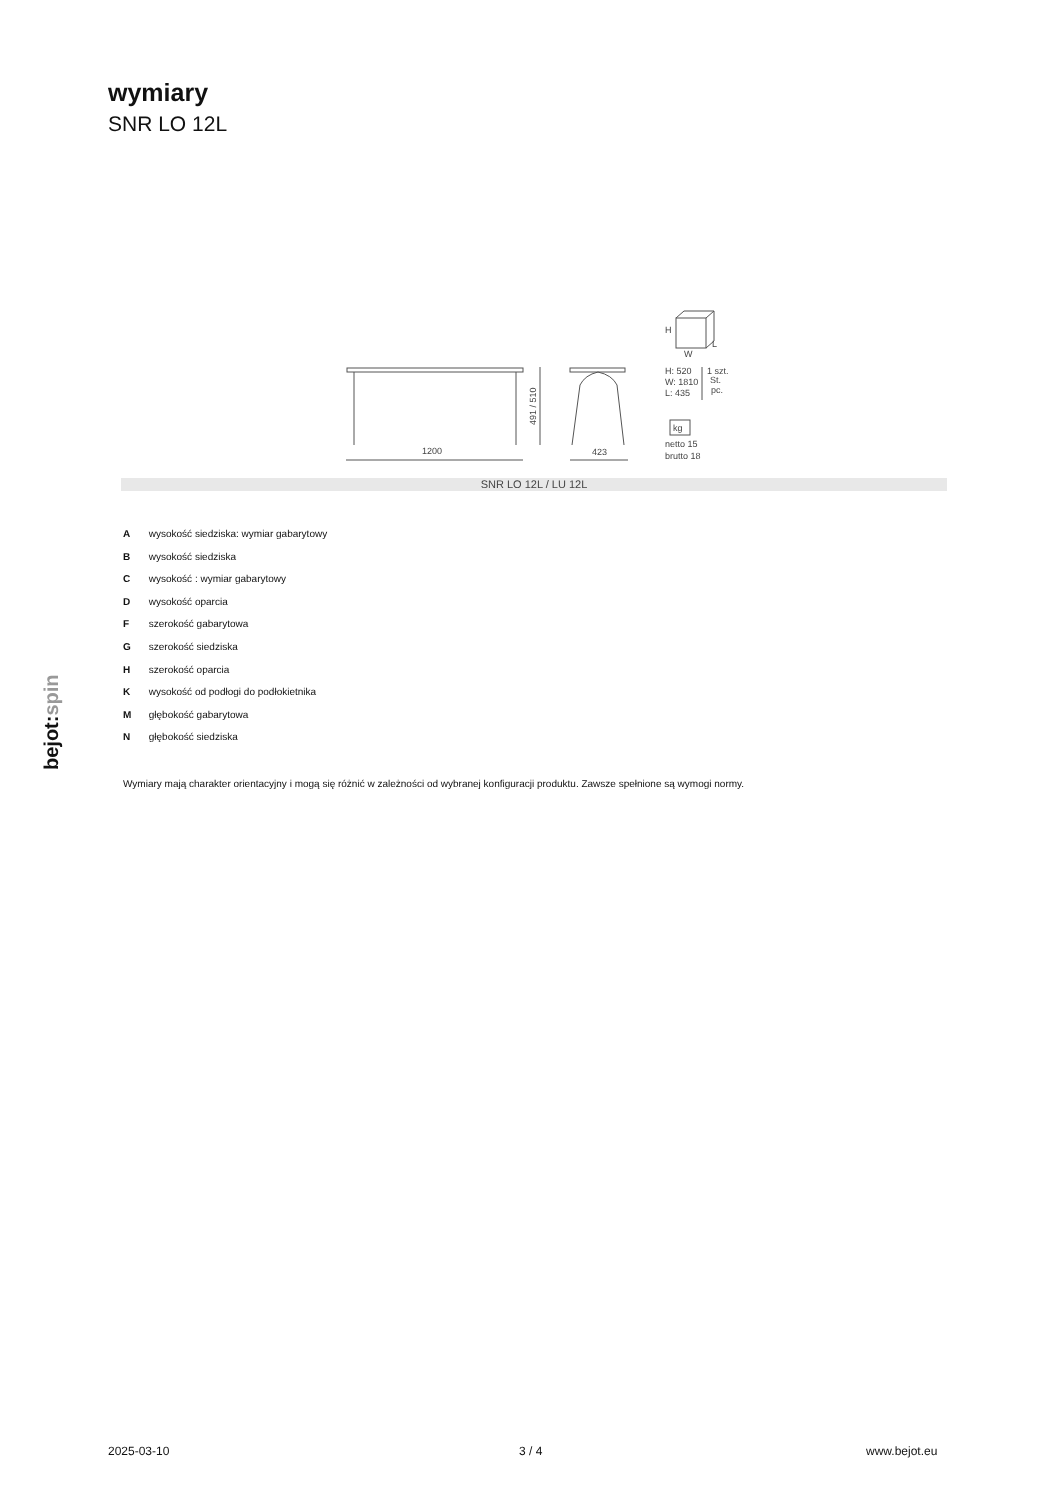wymiary
SNR LO 12L
bejot:spin
1200
423
491 / 510
H
W
L
H: 520
W: 1810
L: 435
1 szt.
St.
pc.
kg
netto 15
brutto 18
SNR LO 12L / LU 12L
A wysokość siedziska: wymiar gabarytowy
B wysokość siedziska
C wysokość : wymiar gabarytowy
D wysokość oparcia
F szerokość gabarytowa
G szerokość siedziska
H szerokość oparcia
K wysokość od podłogi do podłokietnika
M głębokość gabarytowa
N głębokość siedziska
Wymiary mają charakter orientacyjny i mogą się różnić w zależności od wybranej konfiguracji produktu. Zawsze spełnione są wymogi normy.
2025-03-10 3 / 4 www.bejot.eu